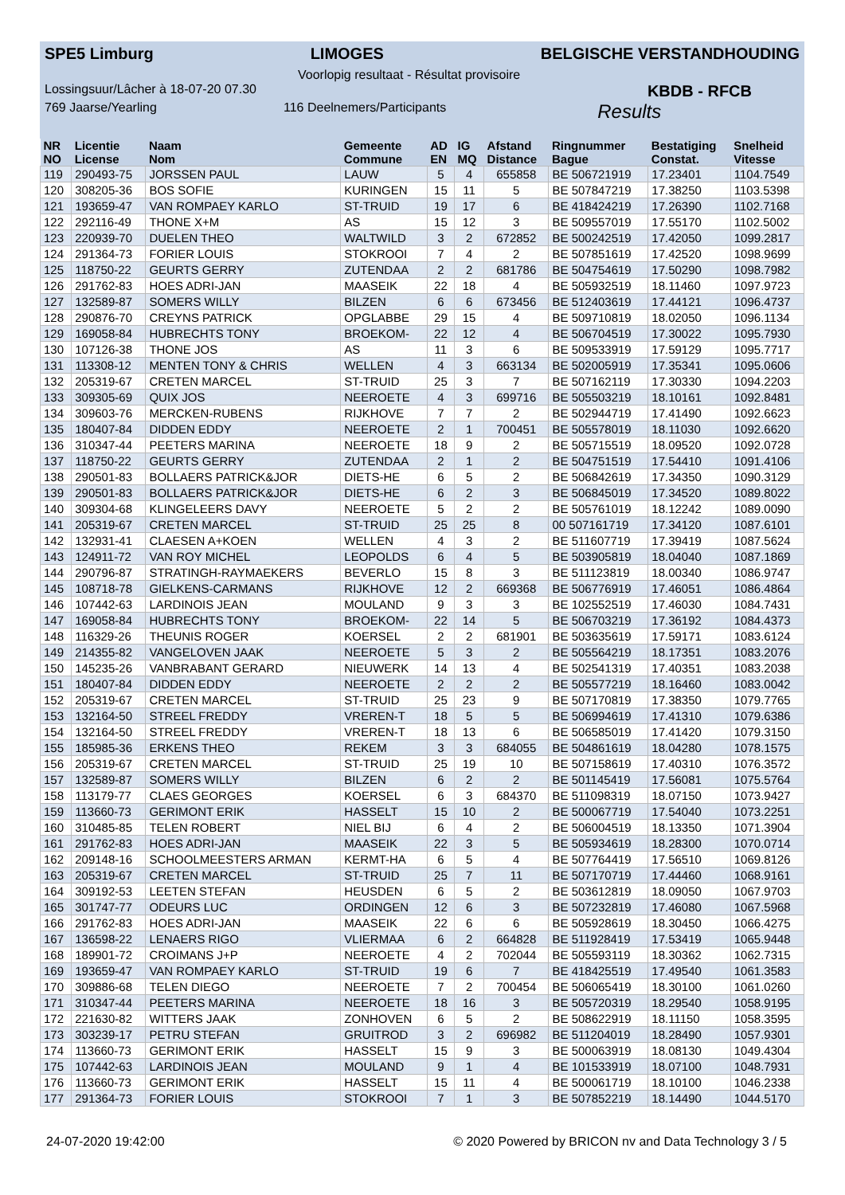SPE5 Limburg LIMOGES BELGISCHE VERSTANDHOUDING
Voorlopig resultaat - Résultat provisoire
Lossingsuur/Lâcher à 18-07-20 07.30 KBDB - RFCB
769 Jaarse/Yearling 116 Deelnemers/Participants Results
| NR NO | Licentie License | Naam Nom | Gemeente Commune | AD EN | IG MQ | Afstand Distance | Ringnummer Bague | Bestatiging Constat. | Snelheid Vitesse |
| --- | --- | --- | --- | --- | --- | --- | --- | --- | --- |
| 119 | 290493-75 | JORSSEN PAUL | LAUW | 5 | 4 | 655858 | BE 506721919 | 17.23401 | 1104.7549 |
| 120 | 308205-36 | BOS SOFIE | KURINGEN | 15 | 11 | 5 | BE 507847219 | 17.38250 | 1103.5398 |
| 121 | 193659-47 | VAN ROMPAEY KARLO | ST-TRUID | 19 | 17 | 6 | BE 418424219 | 17.26390 | 1102.7168 |
| 122 | 292116-49 | THONE X+M | AS | 15 | 12 | 3 | BE 509557019 | 17.55170 | 1102.5002 |
| 123 | 220939-70 | DUELEN THEO | WALTWILD | 3 | 2 | 672852 | BE 500242519 | 17.42050 | 1099.2817 |
| 124 | 291364-73 | FORIER LOUIS | STOKROOI | 7 | 4 | 2 | BE 507851619 | 17.42520 | 1098.9699 |
| 125 | 118750-22 | GEURTS GERRY | ZUTENDAA | 2 | 2 | 681786 | BE 504754619 | 17.50290 | 1098.7982 |
| 126 | 291762-83 | HOES ADRI-JAN | MAASEIK | 22 | 18 | 4 | BE 505932519 | 18.11460 | 1097.9723 |
| 127 | 132589-87 | SOMERS WILLY | BILZEN | 6 | 6 | 673456 | BE 512403619 | 17.44121 | 1096.4737 |
| 128 | 290876-70 | CREYNS PATRICK | OPGLABBE | 29 | 15 | 4 | BE 509710819 | 18.02050 | 1096.1134 |
| 129 | 169058-84 | HUBRECHTS TONY | BROEKOM- | 22 | 12 | 4 | BE 506704519 | 17.30022 | 1095.7930 |
| 130 | 107126-38 | THONE JOS | AS | 11 | 3 | 6 | BE 509533919 | 17.59129 | 1095.7717 |
| 131 | 113308-12 | MENTEN TONY & CHRIS | WELLEN | 4 | 3 | 663134 | BE 502005919 | 17.35341 | 1095.0606 |
| 132 | 205319-67 | CRETEN MARCEL | ST-TRUID | 25 | 3 | 7 | BE 507162119 | 17.30330 | 1094.2203 |
| 133 | 309305-69 | QUIX JOS | NEEROETE | 4 | 3 | 699716 | BE 505503219 | 18.10161 | 1092.8481 |
| 134 | 309603-76 | MERCKEN-RUBENS | RIJKHOVE | 7 | 7 | 2 | BE 502944719 | 17.41490 | 1092.6623 |
| 135 | 180407-84 | DIDDEN EDDY | NEEROETE | 2 | 1 | 700451 | BE 505578019 | 18.11030 | 1092.6620 |
| 136 | 310347-44 | PEETERS MARINA | NEEROETE | 18 | 9 | 2 | BE 505715519 | 18.09520 | 1092.0728 |
| 137 | 118750-22 | GEURTS GERRY | ZUTENDAA | 2 | 1 | 2 | BE 504751519 | 17.54410 | 1091.4106 |
| 138 | 290501-83 | BOLLAERS PATRICK&JOR | DIETS-HE | 6 | 5 | 2 | BE 506842619 | 17.34350 | 1090.3129 |
| 139 | 290501-83 | BOLLAERS PATRICK&JOR | DIETS-HE | 6 | 2 | 3 | BE 506845019 | 17.34520 | 1089.8022 |
| 140 | 309304-68 | KLINGELEERS DAVY | NEEROETE | 5 | 2 | 2 | BE 505761019 | 18.12242 | 1089.0090 |
| 141 | 205319-67 | CRETEN MARCEL | ST-TRUID | 25 | 25 | 8 | 00 507161719 | 17.34120 | 1087.6101 |
| 142 | 132931-41 | CLAESEN A+KOEN | WELLEN | 4 | 3 | 2 | BE 511607719 | 17.39419 | 1087.5624 |
| 143 | 124911-72 | VAN ROY MICHEL | LEOPOLDS | 6 | 4 | 5 | BE 503905819 | 18.04040 | 1087.1869 |
| 144 | 290796-87 | STRATINGH-RAYMAEKERS | BEVERLO | 15 | 8 | 3 | BE 511123819 | 18.00340 | 1086.9747 |
| 145 | 108718-78 | GIELKENS-CARMANS | RIJKHOVE | 12 | 2 | 669368 | BE 506776919 | 17.46051 | 1086.4864 |
| 146 | 107442-63 | LARDINOIS JEAN | MOULAND | 9 | 3 | 3 | BE 102552519 | 17.46030 | 1084.7431 |
| 147 | 169058-84 | HUBRECHTS TONY | BROEKOM- | 22 | 14 | 5 | BE 506703219 | 17.36192 | 1084.4373 |
| 148 | 116329-26 | THEUNIS ROGER | KOERSEL | 2 | 2 | 681901 | BE 503635619 | 17.59171 | 1083.6124 |
| 149 | 214355-82 | VANGELOVEN JAAK | NEEROETE | 5 | 3 | 2 | BE 505564219 | 18.17351 | 1083.2076 |
| 150 | 145235-26 | VANBRABANT GERARD | NIEUWERK | 14 | 13 | 4 | BE 502541319 | 17.40351 | 1083.2038 |
| 151 | 180407-84 | DIDDEN EDDY | NEEROETE | 2 | 2 | 2 | BE 505577219 | 18.16460 | 1083.0042 |
| 152 | 205319-67 | CRETEN MARCEL | ST-TRUID | 25 | 23 | 9 | BE 507170819 | 17.38350 | 1079.7765 |
| 153 | 132164-50 | STREEL FREDDY | VREREN-T | 18 | 5 | 5 | BE 506994619 | 17.41310 | 1079.6386 |
| 154 | 132164-50 | STREEL FREDDY | VREREN-T | 18 | 13 | 6 | BE 506585019 | 17.41420 | 1079.3150 |
| 155 | 185985-36 | ERKENS THEO | REKEM | 3 | 3 | 684055 | BE 504861619 | 18.04280 | 1078.1575 |
| 156 | 205319-67 | CRETEN MARCEL | ST-TRUID | 25 | 19 | 10 | BE 507158619 | 17.40310 | 1076.3572 |
| 157 | 132589-87 | SOMERS WILLY | BILZEN | 6 | 2 | 2 | BE 501145419 | 17.56081 | 1075.5764 |
| 158 | 113179-77 | CLAES GEORGES | KOERSEL | 6 | 3 | 684370 | BE 511098319 | 18.07150 | 1073.9427 |
| 159 | 113660-73 | GERIMONT ERIK | HASSELT | 15 | 10 | 2 | BE 500067719 | 17.54040 | 1073.2251 |
| 160 | 310485-85 | TELEN ROBERT | NIEL BIJ | 6 | 4 | 2 | BE 506004519 | 18.13350 | 1071.3904 |
| 161 | 291762-83 | HOES ADRI-JAN | MAASEIK | 22 | 3 | 5 | BE 505934619 | 18.28300 | 1070.0714 |
| 162 | 209148-16 | SCHOOLMEESTERS ARMAN | KERMT-HA | 6 | 5 | 4 | BE 507764419 | 17.56510 | 1069.8126 |
| 163 | 205319-67 | CRETEN MARCEL | ST-TRUID | 25 | 7 | 11 | BE 507170719 | 17.44460 | 1068.9161 |
| 164 | 309192-53 | LEETEN STEFAN | HEUSDEN | 6 | 5 | 2 | BE 503612819 | 18.09050 | 1067.9703 |
| 165 | 301747-77 | ODEURS LUC | ORDINGEN | 12 | 6 | 3 | BE 507232819 | 17.46080 | 1067.5968 |
| 166 | 291762-83 | HOES ADRI-JAN | MAASEIK | 22 | 6 | 6 | BE 505928619 | 18.30450 | 1066.4275 |
| 167 | 136598-22 | LENAERS RIGO | VLIERMAA | 6 | 2 | 664828 | BE 511928419 | 17.53419 | 1065.9448 |
| 168 | 189901-72 | CROIMANS J+P | NEEROETE | 4 | 2 | 702044 | BE 505593119 | 18.30362 | 1062.7315 |
| 169 | 193659-47 | VAN ROMPAEY KARLO | ST-TRUID | 19 | 6 | 7 | BE 418425519 | 17.49540 | 1061.3583 |
| 170 | 309886-68 | TELEN DIEGO | NEEROETE | 7 | 2 | 700454 | BE 506065419 | 18.30100 | 1061.0260 |
| 171 | 310347-44 | PEETERS MARINA | NEEROETE | 18 | 16 | 3 | BE 505720319 | 18.29540 | 1058.9195 |
| 172 | 221630-82 | WITTERS JAAK | ZONHOVEN | 6 | 5 | 2 | BE 508622919 | 18.11150 | 1058.3595 |
| 173 | 303239-17 | PETRU STEFAN | GRUITROD | 3 | 2 | 696982 | BE 511204019 | 18.28490 | 1057.9301 |
| 174 | 113660-73 | GERIMONT ERIK | HASSELT | 15 | 9 | 3 | BE 500063919 | 18.08130 | 1049.4304 |
| 175 | 107442-63 | LARDINOIS JEAN | MOULAND | 9 | 1 | 4 | BE 101533919 | 18.07100 | 1048.7931 |
| 176 | 113660-73 | GERIMONT ERIK | HASSELT | 15 | 11 | 4 | BE 500061719 | 18.10100 | 1046.2338 |
| 177 | 291364-73 | FORIER LOUIS | STOKROOI | 7 | 1 | 3 | BE 507852219 | 18.14490 | 1044.5170 |
24-07-2020 19:42:00 © 2020 Powered by BRICON nv and Data Technology 3 / 5